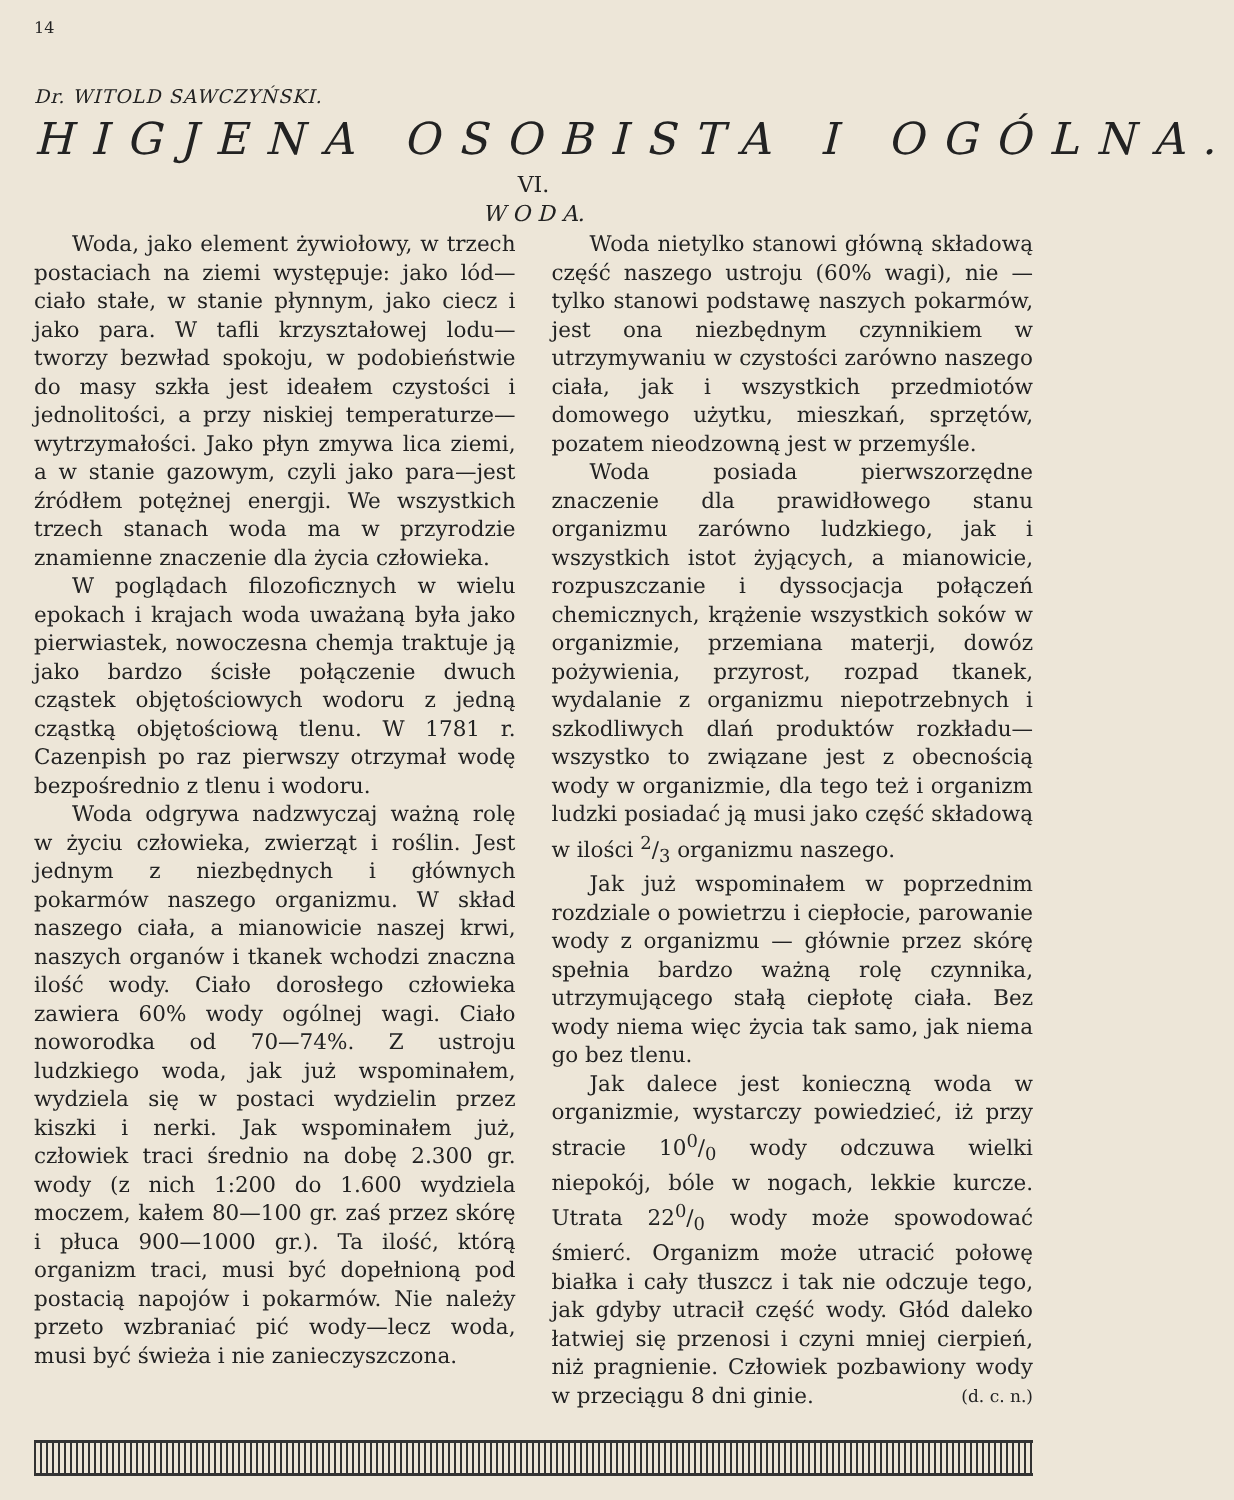14
Dr. WITOLD SAWCZYŃSKI.
HIGJENA OSOBISTA I OGÓLNA.
VI.
W O D A.
Woda, jako element żywiołowy, w trzech postaciach na ziemi występuje: jako lód— ciało stałe, w stanie płynnym, jako ciecz i jako para. W tafli krzyształowej lodu— tworzy bezwład spokoju, w podobieństwie do masy szkła jest ideałem czystości i jednolitości, a przy niskiej temperaturze—wytrzymałości. Jako płyn zmywa lica ziemi, a w stanie gazowym, czyli jako para—jest źródłem potężnej energji. We wszystkich trzech stanach woda ma w przyrodzie znamienne znaczenie dla życia człowieka.
W poglądach filozoficznych w wielu epokach i krajach woda uważaną była jako pierwiastek, nowoczesna chemja traktuje ją jako bardzo ścisłe połączenie dwuch cząstek objętościowych wodoru z jedną cząstką objętościową tlenu. W 1781 r. Cazenpish po raz pierwszy otrzymał wodę bezpośrednio z tlenu i wodoru.
Woda odgrywa nadzwyczaj ważną rolę w życiu człowieka, zwierząt i roślin. Jest jednym z niezbędnych i głównych pokarmów naszego organizmu. W skład naszego ciała, a mianowicie naszej krwi, naszych organów i tkanek wchodzi znaczna ilość wody. Ciało dorosłego człowieka zawiera 60% wody ogólnej wagi. Ciało noworodka od 70—74%. Z ustroju ludzkiego woda, jak już wspominałem, wydziela się w postaci wydzielin przez kiszki i nerki. Jak wspominałem już, człowiek traci średnio na dobę 2.300 gr. wody (z nich 1:200 do 1.600 wydziela moczem, kałem 80—100 gr. zaś przez skórę i płuca 900—1000 gr.). Ta ilość, którą organizm traci, musi być dopełnioną pod postacią napojów i pokarmów. Nie należy przeto wzbraniać pić wody—lecz woda, musi być świeża i nie zanieczyszczona.
Woda nietylko stanowi główną składową część naszego ustroju (60% wagi), nie — tylko stanowi podstawę naszych pokarmów, jest ona niezbędnym czynnikiem w utrzymywaniu w czystości zarówno naszego ciała, jak i wszystkich przedmiotów domowego użytku, mieszkań, sprzętów, pozatem nieodzowną jest w przemyśle.
Woda posiada pierwszorzędne znaczenie dla prawidłowego stanu organizmu zarówno ludzkiego, jak i wszystkich istot żyjących, a mianowicie, rozpuszczanie i dyssocjacja połączeń chemicznych, krążenie wszystkich soków w organizmie, przemiana materji, dowóz pożywienia, przyrost, rozpad tkanek, wydalanie z organizmu niepotrzebnych i szkodliwych dlań produktów rozkładu—wszystko to związane jest z obecnością wody w organizmie, dla tego też i organizm ludzki posiadać ją musi jako część składową w ilości 2/3 organizmu naszego.
Jak już wspominałem w poprzednim rozdziale o powietrzu i ciepłocie, parowanie wody z organizmu — głównie przez skórę spełnia bardzo ważną rolę czynnika, utrzymującego stałą ciepłotę ciała. Bez wody niema więc życia tak samo, jak niema go bez tlenu.
Jak dalece jest konieczną woda w organizmie, wystarczy powiedzieć, iż przy stracie 100/0 wody odczuwa wielki niepokój, bóle w nogach, lekkie kurcze. Utrata 220/0 wody może spowodować śmierć. Organizm może utracić połowę białka i cały tłuszcz i tak nie odczuje tego, jak gdyby utracił część wody. Głód daleko łatwiej się przenosi i czyni mniej cierpień, niż pragnienie. Człowiek pozbawiony wody w przeciągu 8 dni ginie. (d. c. n.)